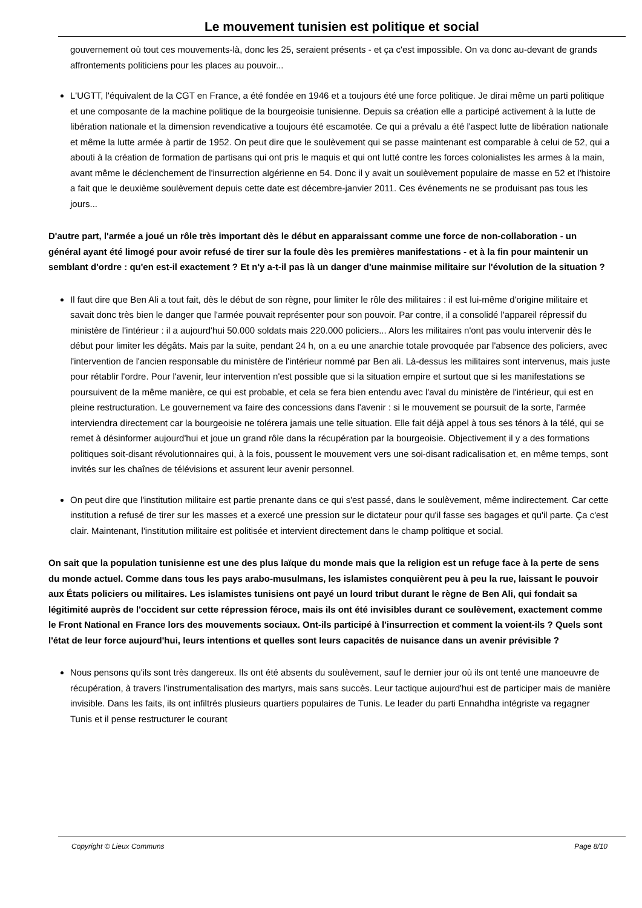Le mouvement tunisien est politique et social
gouvernement où tout ces mouvements-là, donc les 25, seraient présents - et ça c'est impossible. On va donc au-devant de grands affrontements politiciens pour les places au pouvoir...
L'UGTT, l'équivalent de la CGT en France, a été fondée en 1946 et a toujours été une force politique. Je dirai même un parti politique et une composante de la machine politique de la bourgeoisie tunisienne. Depuis sa création elle a participé activement à la lutte de libération nationale et la dimension revendicative a toujours été escamotée. Ce qui a prévalu a été l'aspect lutte de libération nationale et même la lutte armée à partir de 1952. On peut dire que le soulèvement qui se passe maintenant est comparable à celui de 52, qui a abouti à la création de formation de partisans qui ont pris le maquis et qui ont lutté contre les forces colonialistes les armes à la main, avant même le déclenchement de l'insurrection algérienne en 54. Donc il y avait un soulèvement populaire de masse en 52 et l'histoire a fait que le deuxième soulèvement depuis cette date est décembre-janvier 2011. Ces événements ne se produisant pas tous les jours...
D'autre part, l'armée a joué un rôle très important dès le début en apparaissant comme une force de non-collaboration - un général ayant été limogé pour avoir refusé de tirer sur la foule dès les premières manifestations - et à la fin pour maintenir un semblant d'ordre : qu'en est-il exactement ? Et n'y a-t-il pas là un danger d'une mainmise militaire sur l'évolution de la situation ?
Il faut dire que Ben Ali a tout fait, dès le début de son règne, pour limiter le rôle des militaires : il est lui-même d'origine militaire et savait donc très bien le danger que l'armée pouvait représenter pour son pouvoir. Par contre, il a consolidé l'appareil répressif du ministère de l'intérieur : il a aujourd'hui 50.000 soldats mais 220.000 policiers... Alors les militaires n'ont pas voulu intervenir dès le début pour limiter les dégâts. Mais par la suite, pendant 24 h, on a eu une anarchie totale provoquée par l'absence des policiers, avec l'intervention de l'ancien responsable du ministère de l'intérieur nommé par Ben ali. Là-dessus les militaires sont intervenus, mais juste pour rétablir l'ordre. Pour l'avenir, leur intervention n'est possible que si la situation empire et surtout que si les manifestations se poursuivent de la même manière, ce qui est probable, et cela se fera bien entendu avec l'aval du ministère de l'intérieur, qui est en pleine restructuration. Le gouvernement va faire des concessions dans l'avenir : si le mouvement se poursuit de la sorte, l'armée interviendra directement car la bourgeoisie ne tolérera jamais une telle situation. Elle fait déjà appel à tous ses ténors à la télé, qui se remet à désinformer aujourd'hui et joue un grand rôle dans la récupération par la bourgeoisie. Objectivement il y a des formations politiques soit-disant révolutionnaires qui, à la fois, poussent le mouvement vers une soi-disant radicalisation et, en même temps, sont invités sur les chaînes de télévisions et assurent leur avenir personnel.
On peut dire que l'institution militaire est partie prenante dans ce qui s'est passé, dans le soulèvement, même indirectement. Car cette institution a refusé de tirer sur les masses et a exercé une pression sur le dictateur pour qu'il fasse ses bagages et qu'il parte. Ça c'est clair. Maintenant, l'institution militaire est politisée et intervient directement dans le champ politique et social.
On sait que la population tunisienne est une des plus laïque du monde mais que la religion est un refuge face à la perte de sens du monde actuel. Comme dans tous les pays arabo-musulmans, les islamistes conquièrent peu à peu la rue, laissant le pouvoir aux États policiers ou militaires. Les islamistes tunisiens ont payé un lourd tribut durant le règne de Ben Ali, qui fondait sa légitimité auprès de l'occident sur cette répression féroce, mais ils ont été invisibles durant ce soulèvement, exactement comme le Front National en France lors des mouvements sociaux. Ont-ils participé à l'insurrection et comment la voient-ils ? Quels sont l'état de leur force aujourd'hui, leurs intentions et quelles sont leurs capacités de nuisance dans un avenir prévisible ?
Nous pensons qu'ils sont très dangereux. Ils ont été absents du soulèvement, sauf le dernier jour où ils ont tenté une manoeuvre de récupération, à travers l'instrumentalisation des martyrs, mais sans succès. Leur tactique aujourd'hui est de participer mais de manière invisible. Dans les faits, ils ont infiltrés plusieurs quartiers populaires de Tunis. Le leader du parti Ennahdha intégriste va regagner Tunis et il pense restructurer le courant
Copyright © Lieux Communs Page 8/10